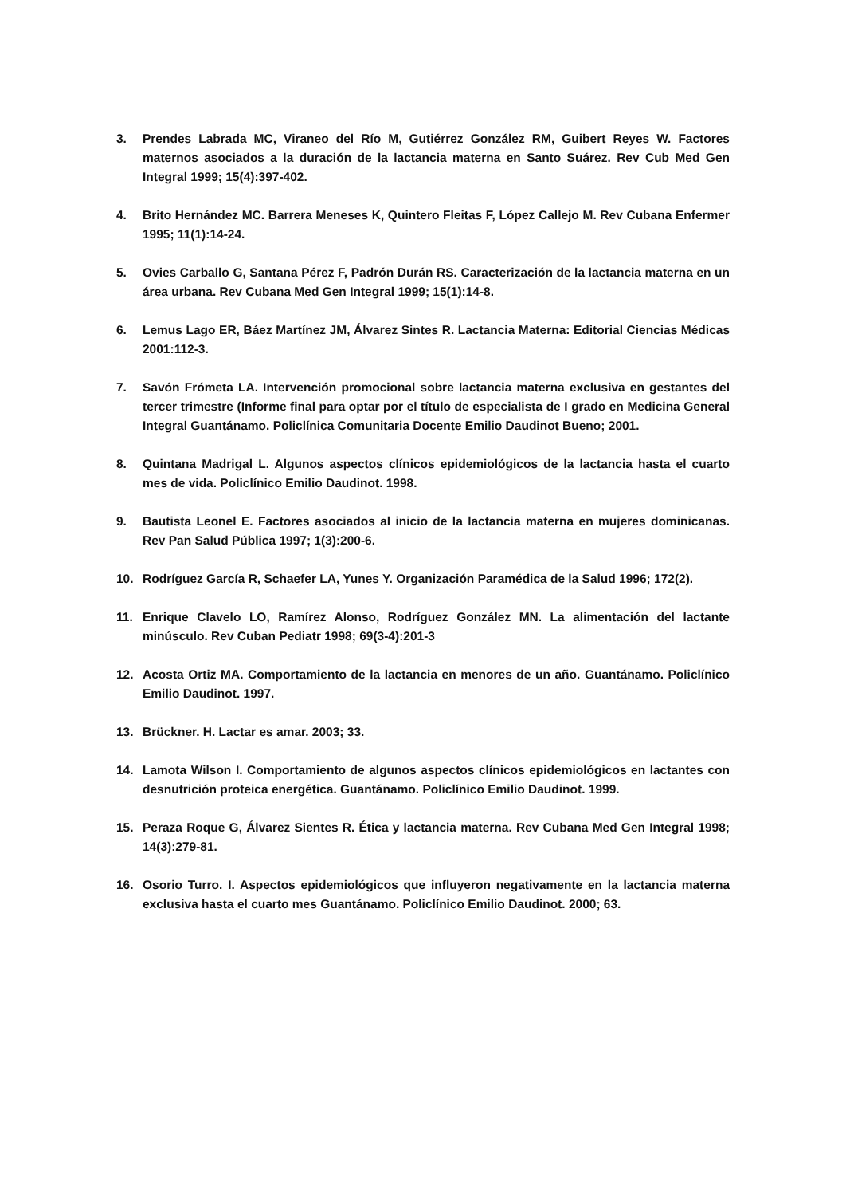3. Prendes Labrada MC, Viraneo del Río M, Gutiérrez González RM, Guibert Reyes W. Factores maternos asociados a la duración de la lactancia materna en Santo Suárez. Rev Cub Med Gen Integral 1999; 15(4):397-402.
4. Brito Hernández MC. Barrera Meneses K, Quintero Fleitas F, López Callejo M. Rev Cubana Enfermer 1995; 11(1):14-24.
5. Ovies Carballo G, Santana Pérez F, Padrón Durán RS. Caracterización de la lactancia materna en un área urbana. Rev Cubana Med Gen Integral 1999; 15(1):14-8.
6. Lemus Lago ER, Báez Martínez JM, Álvarez Sintes R. Lactancia Materna: Editorial Ciencias Médicas 2001:112-3.
7. Savón Frómeta LA. Intervención promocional sobre lactancia materna exclusiva en gestantes del tercer trimestre (Informe final para optar por el título de especialista de I grado en Medicina General Integral Guantánamo. Policlínica Comunitaria Docente Emilio Daudinot Bueno; 2001.
8. Quintana Madrigal L. Algunos aspectos clínicos epidemiológicos de la lactancia hasta el cuarto mes de vida. Policlínico Emilio Daudinot. 1998.
9. Bautista Leonel E. Factores asociados al inicio de la lactancia materna en mujeres dominicanas. Rev Pan Salud Pública 1997; 1(3):200-6.
10. Rodríguez García R, Schaefer LA, Yunes Y. Organización Paramédica de la Salud 1996; 172(2).
11. Enrique Clavelo LO, Ramírez Alonso, Rodríguez González MN. La alimentación del lactante minúsculo. Rev Cuban Pediatr 1998; 69(3-4):201-3
12. Acosta Ortiz MA. Comportamiento de la lactancia en menores de un año. Guantánamo. Policlínico Emilio Daudinot. 1997.
13. Brückner. H. Lactar es amar. 2003; 33.
14. Lamota Wilson I. Comportamiento de algunos aspectos clínicos epidemiológicos en lactantes con desnutrición proteica energética. Guantánamo. Policlínico Emilio Daudinot. 1999.
15. Peraza Roque G, Álvarez Sientes R. Ética y lactancia materna. Rev Cubana Med Gen Integral 1998; 14(3):279-81.
16. Osorio Turro. I. Aspectos epidemiológicos que influyeron negativamente en la lactancia materna exclusiva hasta el cuarto mes Guantánamo. Policlínico Emilio Daudinot. 2000; 63.